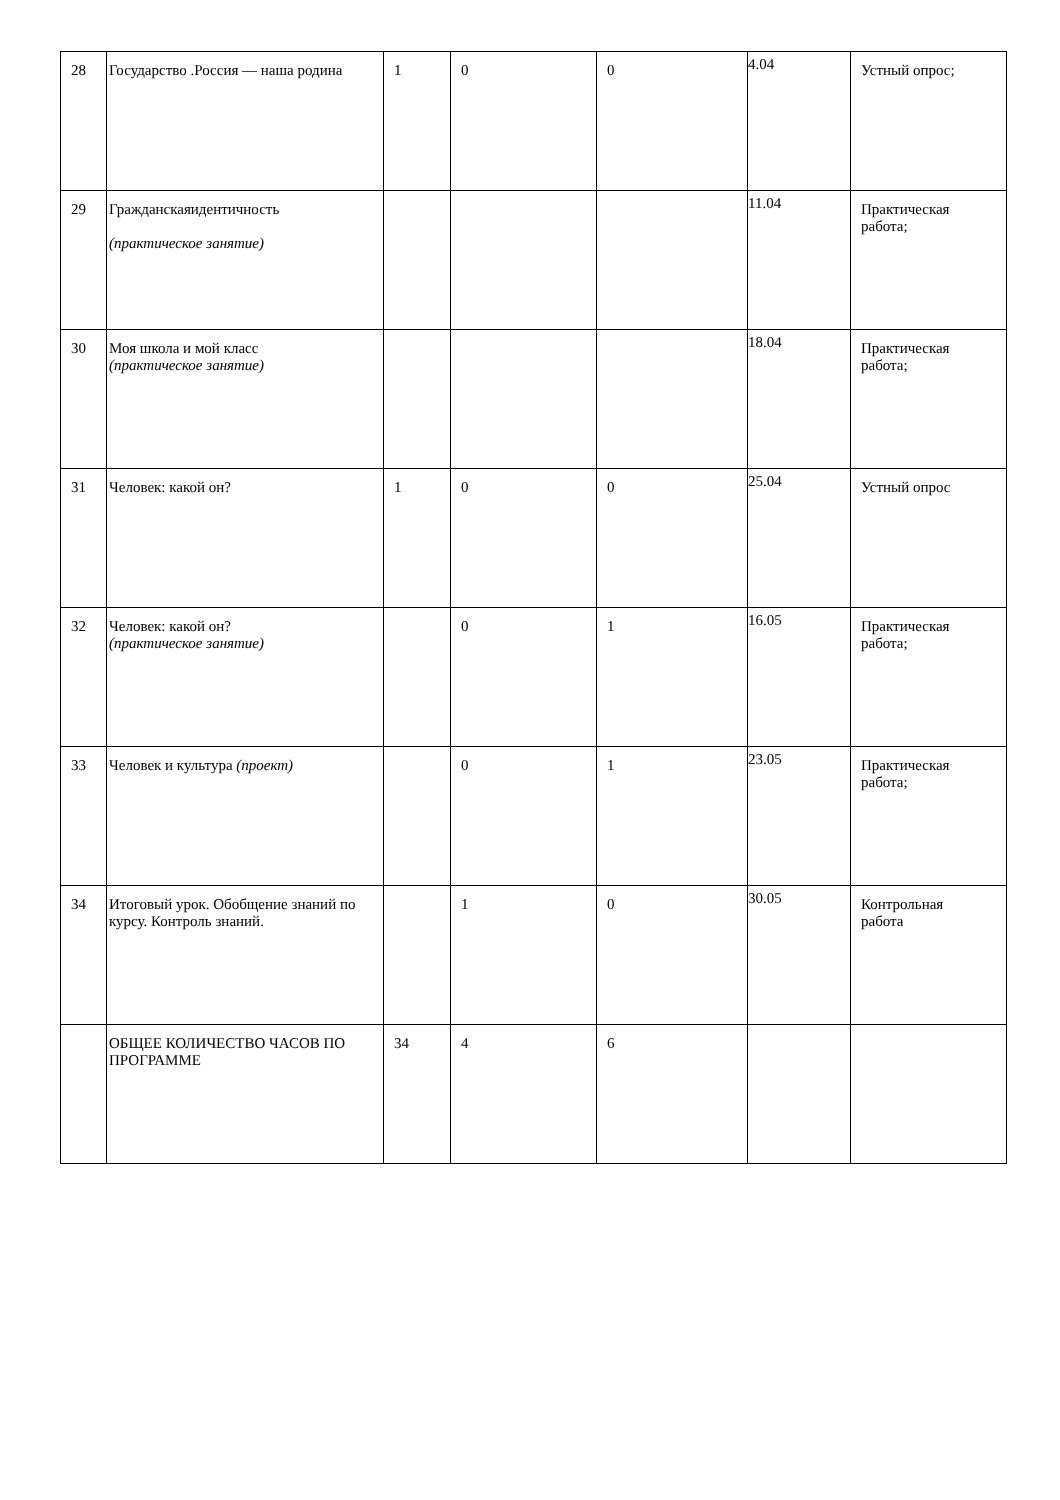| 28 | Государство .Россия — наша родина | 1 | 0 | 0 | 4.04 | Устный опрос; |
| 29 | Гражданскаяидентичность (практическое занятие) | | | | 11.04 | Практическая работа; |
| 30 | Моя школа и мой класс (практическое занятие) | | | | 18.04 | Практическая работа; |
| 31 | Человек: какой он? | 1 | 0 | 0 | 25.04 | Устный опрос |
| 32 | Человек: какой он? (практическое занятие) | | 0 | 1 | 16.05 | Практическая работа; |
| 33 | Человек и культура (проект) | | 0 | 1 | 23.05 | Практическая работа; |
| 34 | Итоговый урок. Обобщение знаний по курсу. Контроль знаний. | | 1 | 0 | 30.05 | Контрольная работа |
| | ОБЩЕЕ КОЛИЧЕСТВО ЧАСОВ ПО ПРОГРАММЕ | 34 | 4 | 6 | | |